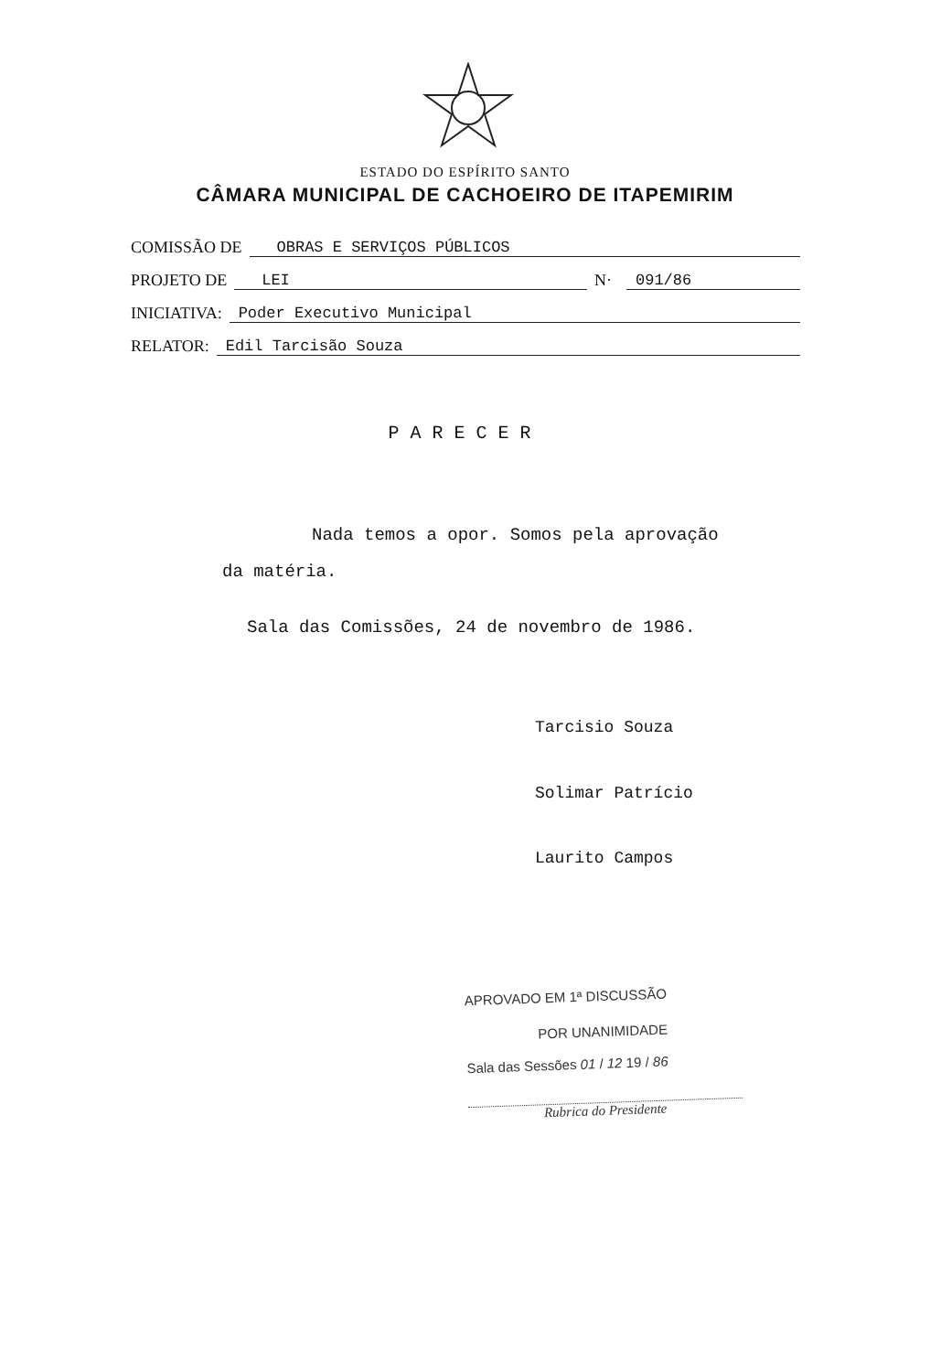ESTADO DO ESPÍRITO SANTO
CÂMARA MUNICIPAL DE CACHOEIRO DE ITAPEMIRIM
COMISSÃO DE OBRAS E SERVIÇOS PÚBLICOS
PROJETO DE LEI N· 091/86
INICIATIVA: Poder Executivo Municipal
RELATOR: Edil Tarcisão Souza
PARECER
Nada temos a opor. Somos pela aprovação
da matéria.
Sala das Comissões, 24 de novembro de 1986.
Tarcisio Souza
Solimar Patrício
Laurito Campos
APROVADO EM 1ª DISCUSSÃO
POR UNANIMIDADE
Sala das Sessões 01 / 12 19 / 86
Rubrica do Presidente